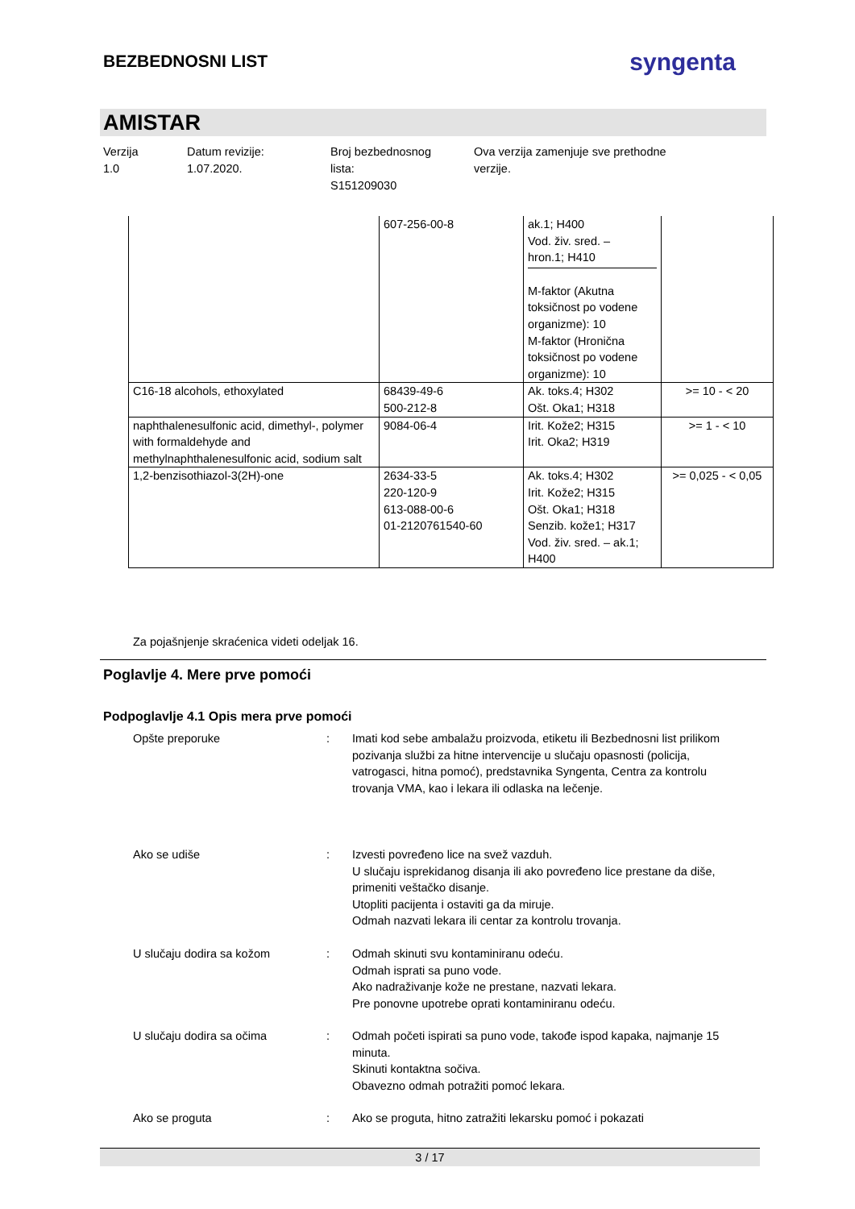BEZBEDNOSNI LIST
syngenta
AMISTAR
Verzija
1.0
Datum revizije:
1.07.2020.
Broj bezbednosnog
lista:
S151209030
Ova verzija zamenjuje sve prethodne
verzije.
| | 607-256-00-8 | ak.1; H400 Vod. živ. sred. – hron.1; H410 M-faktor (Akutna toksičnost po vodene organizme): 10 M-faktor (Hronična toksičnost po vodene organizme): 10 | |
| C16-18 alcohols, ethoxylated | 68439-49-6 500-212-8 | Ak. toks.4; H302 Ošt. Oka1; H318 | >= 10 - < 20 |
| naphthalenesulfonic acid, dimethyl-, polymer with formaldehyde and methylnaphthalenesulfonic acid, sodium salt | 9084-06-4 | Irit. Kože2; H315 Irit. Oka2; H319 | >= 1 - < 10 |
| 1,2-benzisothiazol-3(2H)-one | 2634-33-5 220-120-9 613-088-00-6 01-2120761540-60 | Ak. toks.4; H302 Irit. Kože2; H315 Ošt. Oka1; H318 Senzib. kože1; H317 Vod. živ. sred. – ak.1; H400 | >= 0,025 - < 0,05 |
Za pojašnjenje skraćenica videti odeljak 16.
Poglavlje 4. Mere prve pomoći
Podpoglavlje 4.1 Opis mera prve pomoći
Opšte preporuke : Imati kod sebe ambalažu proizvoda, etiketu ili Bezbednosni list prilikom pozivanja službi za hitne intervencije u slučaju opasnosti (policija, vatrogasci, hitna pomoć), predstavnika Syngenta, Centra za kontrolu trovanja VMA, kao i lekara ili odlaska na lečenje.
Ako se udiše : Izvesti povređeno lice na svež vazduh.
U slučaju isprekidanog disanja ili ako povređeno lice prestane da diše, primeniti veštačko disanje.
Utopliti pacijenta i ostaviti ga da miruje.
Odmah nazvati lekara ili centar za kontrolu trovanja.
U slučaju dodira sa kožom : Odmah skinuti svu kontaminiranu odeću.
Odmah isprati sa puno vode.
Ako nadraživanje kože ne prestane, nazvati lekara.
Pre ponovne upotrebe oprati kontaminiranu odeću.
U slučaju dodira sa očima : Odmah početi ispirati sa puno vode, takođe ispod kapaka, najmanje 15 minuta.
Skinuti kontaktna sočiva.
Obavezno odmah potražiti pomoć lekara.
Ako se proguta : Ako se proguta, hitno zatražiti lekarsku pomoć i pokazati
3 / 17